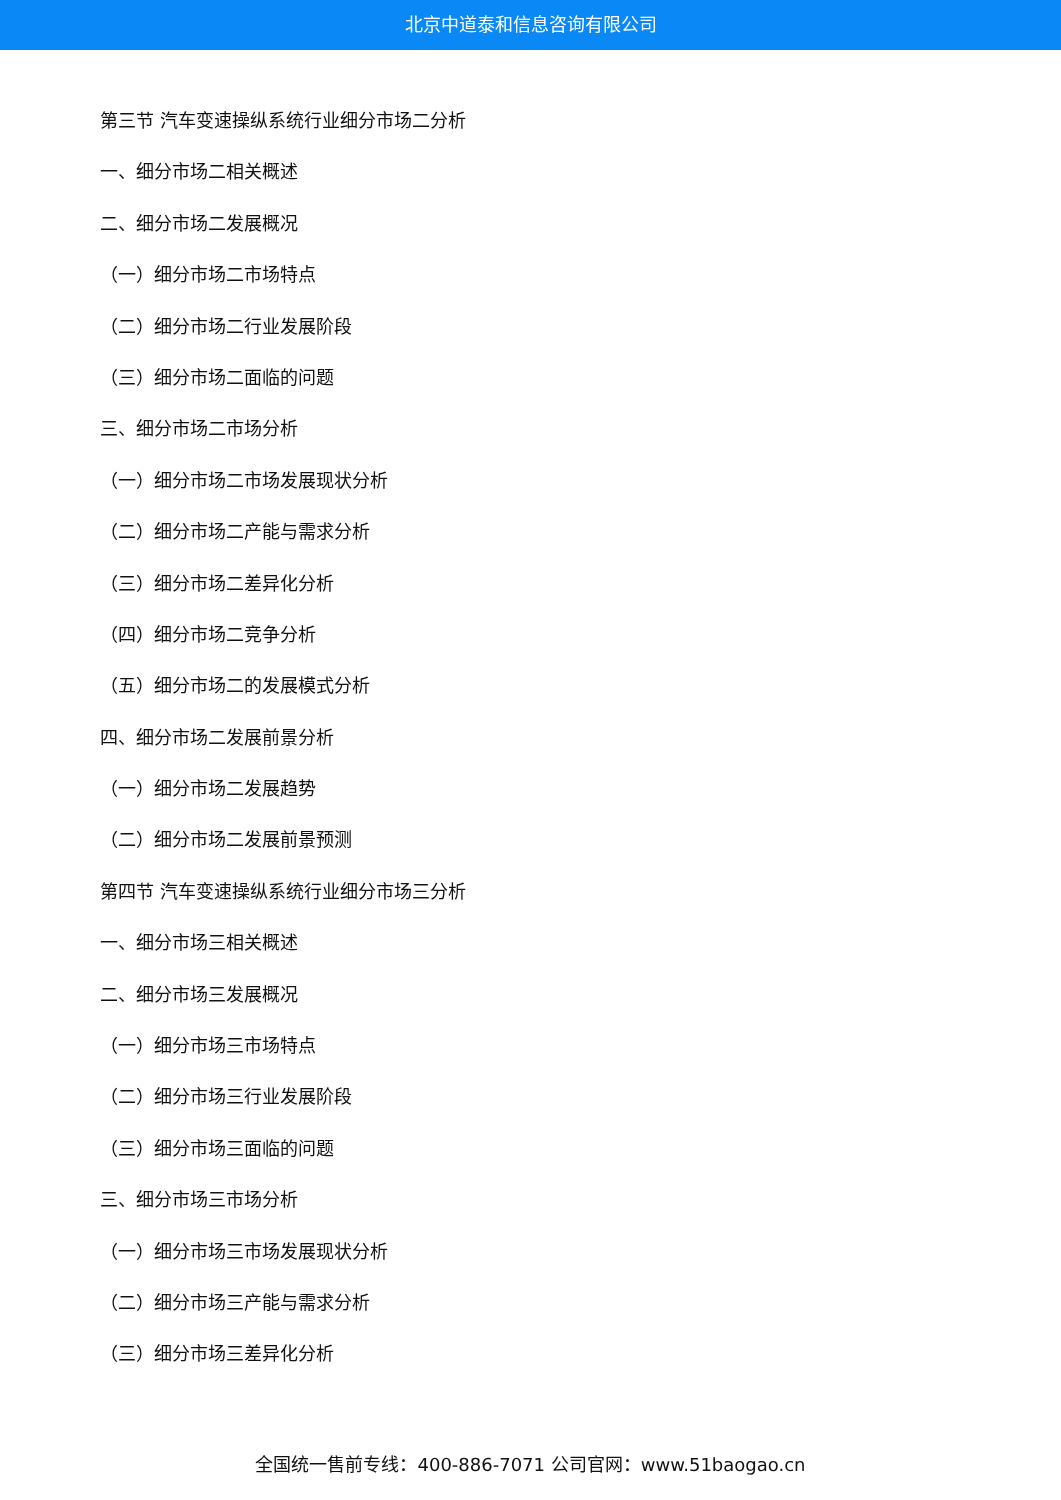北京中道泰和信息咨询有限公司
第三节 汽车变速操纵系统行业细分市场二分析
一、细分市场二相关概述
二、细分市场二发展概况
（一）细分市场二市场特点
（二）细分市场二行业发展阶段
（三）细分市场二面临的问题
三、细分市场二市场分析
（一）细分市场二市场发展现状分析
（二）细分市场二产能与需求分析
（三）细分市场二差异化分析
（四）细分市场二竞争分析
（五）细分市场二的发展模式分析
四、细分市场二发展前景分析
（一）细分市场二发展趋势
（二）细分市场二发展前景预测
第四节 汽车变速操纵系统行业细分市场三分析
一、细分市场三相关概述
二、细分市场三发展概况
（一）细分市场三市场特点
（二）细分市场三行业发展阶段
（三）细分市场三面临的问题
三、细分市场三市场分析
（一）细分市场三市场发展现状分析
（二）细分市场三产能与需求分析
（三）细分市场三差异化分析
全国统一售前专线：400-886-7071 公司官网：www.51baogao.cn